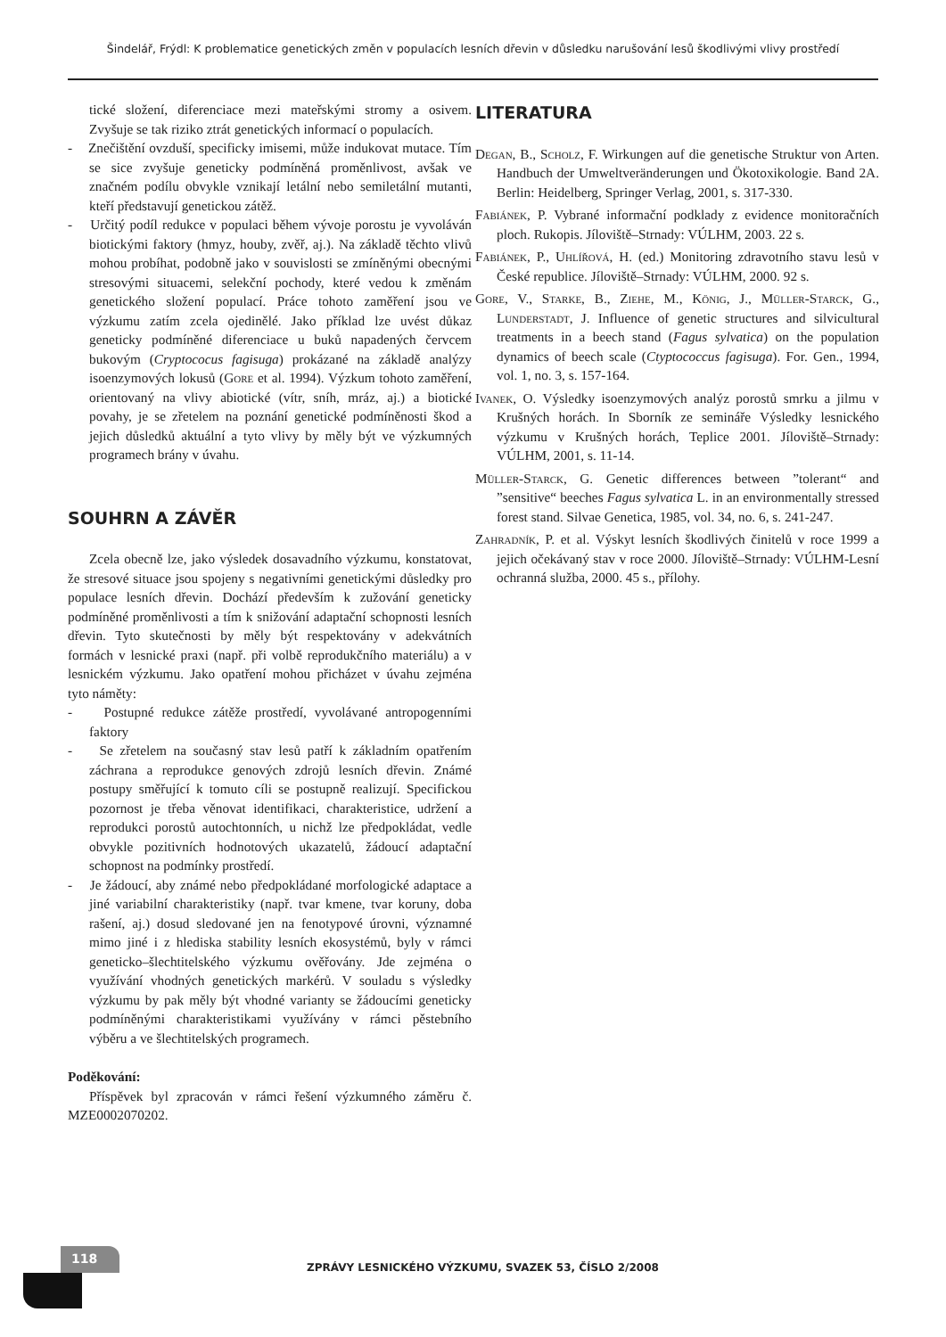Šindelář, Frýdl: K problematice genetických změn v populacích lesních dřevin v důsledku narušování lesů škodlivými vlivy prostředí
tické složení, diferenciace mezi mateřskými stromy a osivem. Zvyšuje se tak riziko ztrát genetických informací o populacích.
- Znečištění ovzduší, specificky imisemi, může indukovat mutace. Tím se sice zvyšuje geneticky podmíněná proměnlivost, avšak ve značném podílu obvykle vznikají letální nebo semiletální mutanti, kteří představují genetickou zátěž.
- Určitý podíl redukce v populaci během vývoje porostu je vyvoláván biotickými faktory (hmyz, houby, zvěř, aj.). Na základě těchto vlivů mohou probíhat, podobně jako v souvislosti se zmíněnými obecnými stresovými situacemi, selekční pochody, které vedou k změnám genetického složení populací. Práce tohoto zaměření jsou ve výzkumu zatím zcela ojedinělé. Jako příklad lze uvést důkaz geneticky podmíněné diferenciace u buků napadených červcem bukovým (Cryptococus fagisuga) prokázané na základě analýzy isoenzymových lokusů (Gore et al. 1994). Výzkum tohoto zaměření, orientovaný na vlivy abiotické (vítr, sníh, mráz, aj.) a biotické povahy, je se zřetelem na poznání genetické podmíněnosti škod a jejich důsledků aktuální a tyto vlivy by měly být ve výzkumných programech brány v úvahu.
SOUHRN A ZÁVĚR
Zcela obecně lze, jako výsledek dosavadního výzkumu, konstatovat, že stresové situace jsou spojeny s negativními genetickými důsledky pro populace lesních dřevin. Dochází především k zužování geneticky podmíněné proměnlivosti a tím k snižování adaptační schopnosti lesních dřevin. Tyto skutečnosti by měly být respektovány v adekvátních formách v lesnické praxi (např. při volbě reprodukčního materiálu) a v lesnickém výzkumu. Jako opatření mohou přicházet v úvahu zejména tyto náměty:
- Postupné redukce zátěže prostředí, vyvolávané antropogenními faktory
- Se zřetelem na současný stav lesů patří k základním opatřením záchrana a reprodukce genových zdrojů lesních dřevin. Známé postupy směřující k tomuto cíli se postupně realizují. Specifickou pozornost je třeba věnovat identifikaci, charakteristice, udržení a reprodukci porostů autochtonních, u nichž lze předpokládat, vedle obvykle pozitivních hodnotových ukazatelů, žádoucí adaptační schopnost na podmínky prostředí.
- Je žádoucí, aby známé nebo předpokládané morfologické adaptace a jiné variabilní charakteristiky (např. tvar kmene, tvar koruny, doba rašení, aj.) dosud sledované jen na fenotypové úrovni, významné mimo jiné i z hlediska stability lesních ekosystémů, byly v rámci geneticko–šlechtitelského výzkumu ověřovány. Jde zejména o využívání vhodných genetických markérů. V souladu s výsledky výzkumu by pak měly být vhodné varianty se žádoucími geneticky podmíněnými charakteristikami využívány v rámci pěstebního výběru a ve šlechtitelských programech.
Poděkování:
Příspěvek byl zpracován v rámci řešení výzkumného záměru č. MZE0002070202.
LITERATURA
Degan, B., Scholz, F. Wirkungen auf die genetische Struktur von Arten. Handbuch der Umweltveränderungen und Ökotoxikologie. Band 2A. Berlin: Heidelberg, Springer Verlag, 2001, s. 317-330.
Fabiánek, P. Vybrané informační podklady z evidence monitoračních ploch. Rukopis. Jíloviště–Strnady: VÚLHM, 2003. 22 s.
Fabiánek, P., Uhlířová, H. (ed.) Monitoring zdravotního stavu lesů v České republice. Jíloviště–Strnady: VÚLHM, 2000. 92 s.
Gore, V., Starke, B., Ziehe, M., König, J., Müller-Starck, G., Lunderstadt, J. Influence of genetic structures and silvicultural treatments in a beech stand (Fagus sylvatica) on the population dynamics of beech scale (Ctyptococcus fagisuga). For. Gen., 1994, vol. 1, no. 3, s. 157-164.
Ivanek, O. Výsledky isoenzymových analýz porostů smrku a jilmu v Krušných horách. In Sborník ze semináře Výsledky lesnického výzkumu v Krušných horách, Teplice 2001. Jíloviště–Strnady: VÚLHM, 2001, s. 11-14.
Müller-Starck, G. Genetic differences between ”tolerant“ and ”sensitive“ beeches Fagus sylvatica L. in an environmentally stressed forest stand. Silvae Genetica, 1985, vol. 34, no. 6, s. 241-247.
Zahradník, P. et al. Výskyt lesních škodlivých činitelů v roce 1999 a jejich očekávaný stav v roce 2000. Jíloviště–Strnady: VÚLHM-Lesní ochranná služba, 2000. 45 s., přílohy.
118
ZPRÁVY LESNICKÉHO VÝZKUMU, SVAZEK 53, ČÍSLO 2/2008